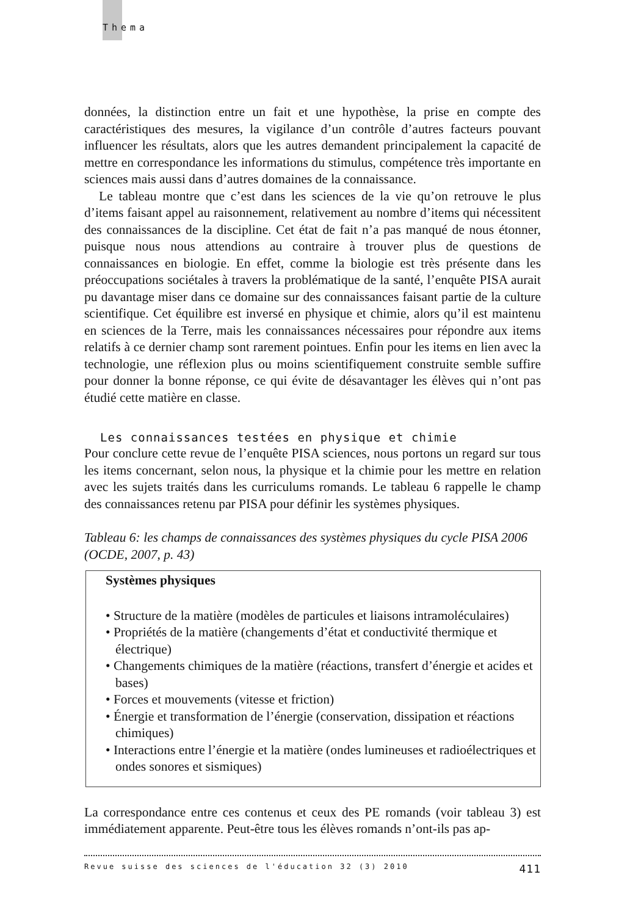Thema
données, la distinction entre un fait et une hypothèse, la prise en compte des caractéristiques des mesures, la vigilance d’un contrôle d’autres facteurs pouvant influencer les résultats, alors que les autres demandent principalement la capacité de mettre en correspondance les informations du stimulus, compétence très importante en sciences mais aussi dans d’autres domaines de la connaissance.
Le tableau montre que c’est dans les sciences de la vie qu’on retrouve le plus d’items faisant appel au raisonnement, relativement au nombre d’items qui nécessitent des connaissances de la discipline. Cet état de fait n’a pas manqué de nous étonner, puisque nous nous attendions au contraire à trouver plus de questions de connaissances en biologie. En effet, comme la biologie est très présente dans les préoccupations sociétales à travers la problématique de la santé, l’enquête PISA aurait pu davantage miser dans ce domaine sur des connaissances faisant partie de la culture scientifique. Cet équilibre est inversé en physique et chimie, alors qu’il est maintenu en sciences de la Terre, mais les connaissances nécessaires pour répondre aux items relatifs à ce dernier champ sont rarement pointues. Enfin pour les items en lien avec la technologie, une réflexion plus ou moins scientifiquement construite semble suffire pour donner la bonne réponse, ce qui évite de désavantager les élèves qui n’ont pas étudié cette matière en classe.
Les connaissances testées en physique et chimie
Pour conclure cette revue de l’enquête PISA sciences, nous portons un regard sur tous les items concernant, selon nous, la physique et la chimie pour les mettre en relation avec les sujets traités dans les curriculums romands. Le tableau 6 rappelle le champ des connaissances retenu par PISA pour définir les systèmes physiques.
Tableau 6: les champs de connaissances des systèmes physiques du cycle PISA 2006 (OCDE, 2007, p. 43)
Systèmes physiques
• Structure de la matière (modèles de particules et liaisons intramoléculaires)
• Propriétés de la matière (changements d’état et conductivité thermique et électrique)
• Changements chimiques de la matière (réactions, transfert d’énergie et acides et bases)
• Forces et mouvements (vitesse et friction)
• Énergie et transformation de l’énergie (conservation, dissipation et réactions chimiques)
• Interactions entre l’énergie et la matière (ondes lumineuses et radioélectriques et ondes sonores et sismiques)
La correspondance entre ces contenus et ceux des PE romands (voir tableau 3) est immédiatement apparente. Peut-être tous les élèves romands n’ont-ils pas ap-
Revue suisse des sciences de l'éducation 32 (3) 2010 411